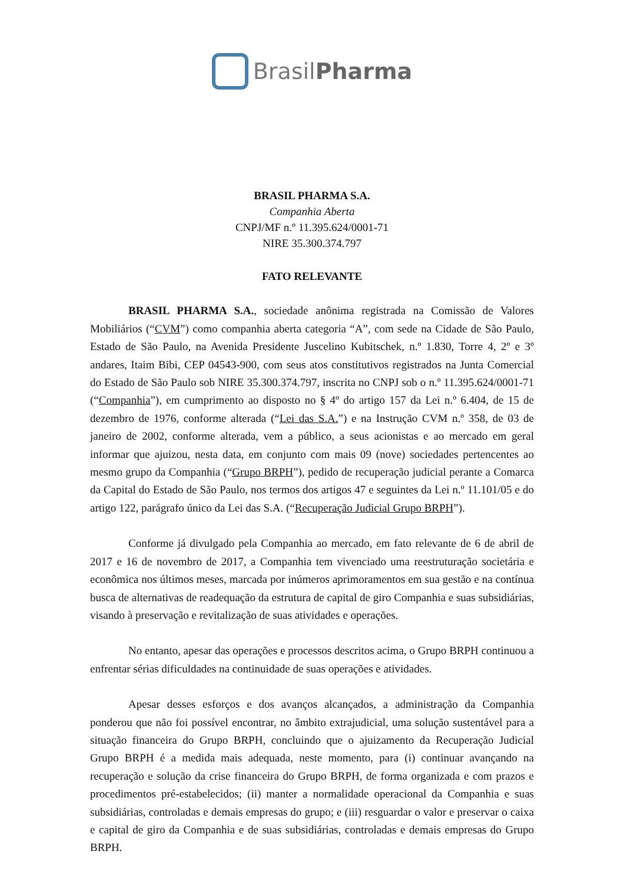BrasilPharma
BRASIL PHARMA S.A.
Companhia Aberta
CNPJ/MF n.º 11.395.624/0001-71
NIRE 35.300.374.797
FATO RELEVANTE
BRASIL PHARMA S.A., sociedade anônima registrada na Comissão de Valores Mobiliários (“CVM”) como companhia aberta categoria “A”, com sede na Cidade de São Paulo, Estado de São Paulo, na Avenida Presidente Juscelino Kubitschek, n.º 1.830, Torre 4, 2º e 3º andares, Itaim Bibi, CEP 04543-900, com seus atos constitutivos registrados na Junta Comercial do Estado de São Paulo sob NIRE 35.300.374.797, inscrita no CNPJ sob o n.º 11.395.624/0001-71 (“Companhia”), em cumprimento ao disposto no § 4º do artigo 157 da Lei n.º 6.404, de 15 de dezembro de 1976, conforme alterada (“Lei das S.A.”) e na Instrução CVM n.º 358, de 03 de janeiro de 2002, conforme alterada, vem a público, a seus acionistas e ao mercado em geral informar que ajuizou, nesta data, em conjunto com mais 09 (nove) sociedades pertencentes ao mesmo grupo da Companhia (“Grupo BRPH”), pedido de recuperação judicial perante a Comarca da Capital do Estado de São Paulo, nos termos dos artigos 47 e seguintes da Lei n.º 11.101/05 e do artigo 122, parágrafo único da Lei das S.A. (“Recuperação Judicial Grupo BRPH”).
Conforme já divulgado pela Companhia ao mercado, em fato relevante de 6 de abril de 2017 e 16 de novembro de 2017, a Companhia tem vivenciado uma reestruturação societária e econômica nos últimos meses, marcada por inúmeros aprimoramentos em sua gestão e na contínua busca de alternativas de readequação da estrutura de capital de giro Companhia e suas subsidiárias, visando à preservação e revitalização de suas atividades e operações.
No entanto, apesar das operações e processos descritos acima, o Grupo BRPH continuou a enfrentar sérias dificuldades na continuidade de suas operações e atividades.
Apesar desses esforços e dos avanços alcançados, a administração da Companhia ponderou que não foi possível encontrar, no âmbito extrajudicial, uma solução sustentável para a situação financeira do Grupo BRPH, concluindo que o ajuizamento da Recuperação Judicial Grupo BRPH é a medida mais adequada, neste momento, para (i) continuar avançando na recuperação e solução da crise financeira do Grupo BRPH, de forma organizada e com prazos e procedimentos pré-estabelecidos; (ii) manter a normalidade operacional da Companhia e suas subsidiárias, controladas e demais empresas do grupo; e (iii) resguardar o valor e preservar o caixa e capital de giro da Companhia e de suas subsidiárias, controladas e demais empresas do Grupo BRPH.